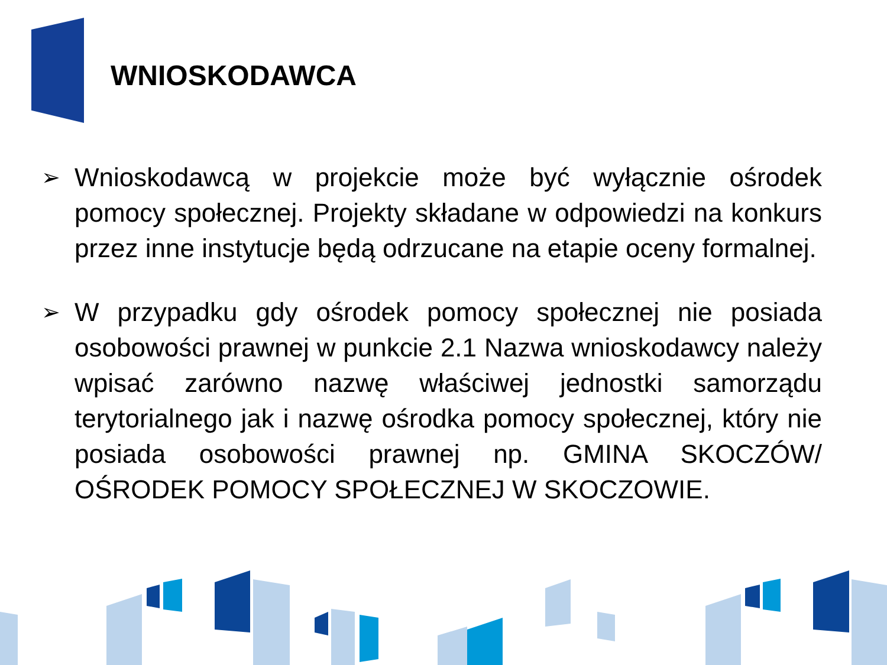WNIOSKODAWCA
➢
Wnioskodawcą w projekcie może być wyłącznie ośrodek pomocy społecznej. Projekty składane w odpowiedzi na konkurs przez inne instytucje będą odrzucane na etapie oceny formalnej.
➢
W przypadku gdy ośrodek pomocy społecznej nie posiada osobowości prawnej w punkcie 2.1 Nazwa wnioskodawcy należy wpisać zarówno nazwę właściwej jednostki samorządu terytorialnego jak i nazwę ośrodka pomocy społecznej, który nie posiada osobowości prawnej np. GMINA SKOCZÓW/ OŚRODEK POMOCY SPOŁECZNEJ W SKOCZOWIE.